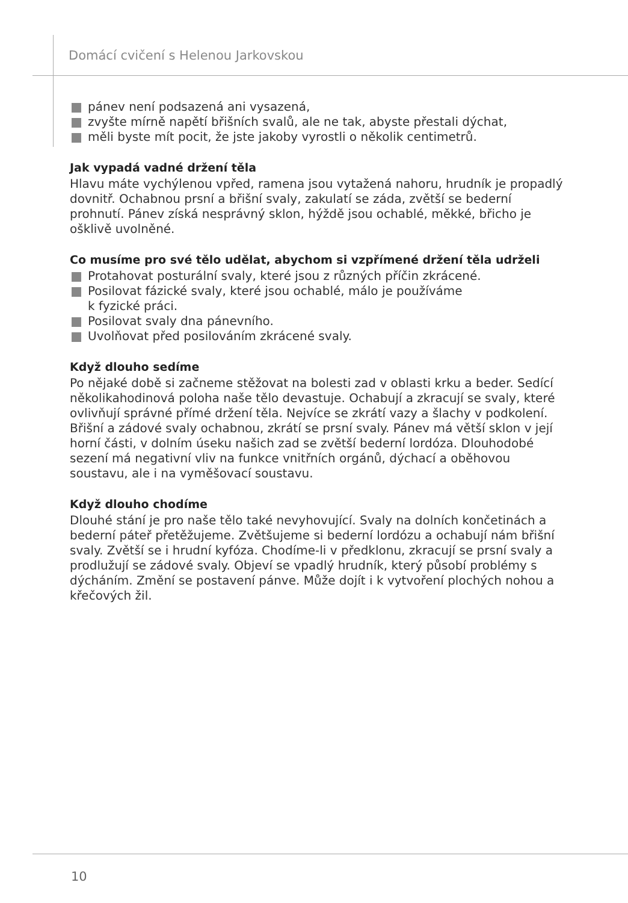Domácí cvičení s Helenou Jarkovskou
pánev není podsazená ani vysazená,
zvyšte mírně napětí břišních svalů, ale ne tak, abyste přestali dýchat,
měli byste mít pocit, že jste jakoby vyrostli o několik centimetrů.
Jak vypadá vadné držení těla
Hlavu máte vychýlenou vpřed, ramena jsou vytažená nahoru, hrudník je propadlý dovnitř. Ochabnou prsní a břišní svaly, zakulatí se záda, zvětší se bederní prohnutí. Pánev získá nesprávný sklon, hýždě jsou ochablé, měkké, břicho je ošklivě uvolněné.
Co musíme pro své tělo udělat, abychom si vzpřímené držení těla udrželi
Protahovat posturální svaly, které jsou z různých příčin zkrácené.
Posilovat fázické svaly, které jsou ochablé, málo je používáme
k fyzické práci.
Posilovat svaly dna pánevního.
Uvolňovat před posilováním zkrácené svaly.
Když dlouho sedíme
Po nějaké době si začneme stěžovat na bolesti zad v oblasti krku a beder. Sedící několikahodinová poloha naše tělo devastuje. Ochabují a zkracují se svaly, které ovlivňují správné přímé držení těla. Nejvíce se zkrátí vazy a šlachy v podkolení. Břišní a zádové svaly ochabnou, zkrátí se prsní svaly. Pánev má větší sklon v její horní části, v dolním úseku našich zad se zvětší bederní lordóza. Dlouhodobé sezení má negativní vliv na funkce vnitřních orgánů, dýchací a oběhovou soustavu, ale i na vyměšovací soustavu.
Když dlouho chodíme
Dlouhé stání je pro naše tělo také nevyhovující. Svaly na dolních končetinách a bederní páteř přetěžujeme. Zvětšujeme si bederní lordózu a ochabují nám břišní svaly. Zvětší se i hrudní kyfóza. Chodíme-li v předklonu, zkracují se prsní svaly a prodlužují se zádové svaly. Objeví se vpadlý hrudník, který působí problémy s dýcháním. Změní se postavení pánve. Může dojít i k vytvoření plochých nohou a křečových žil.
10